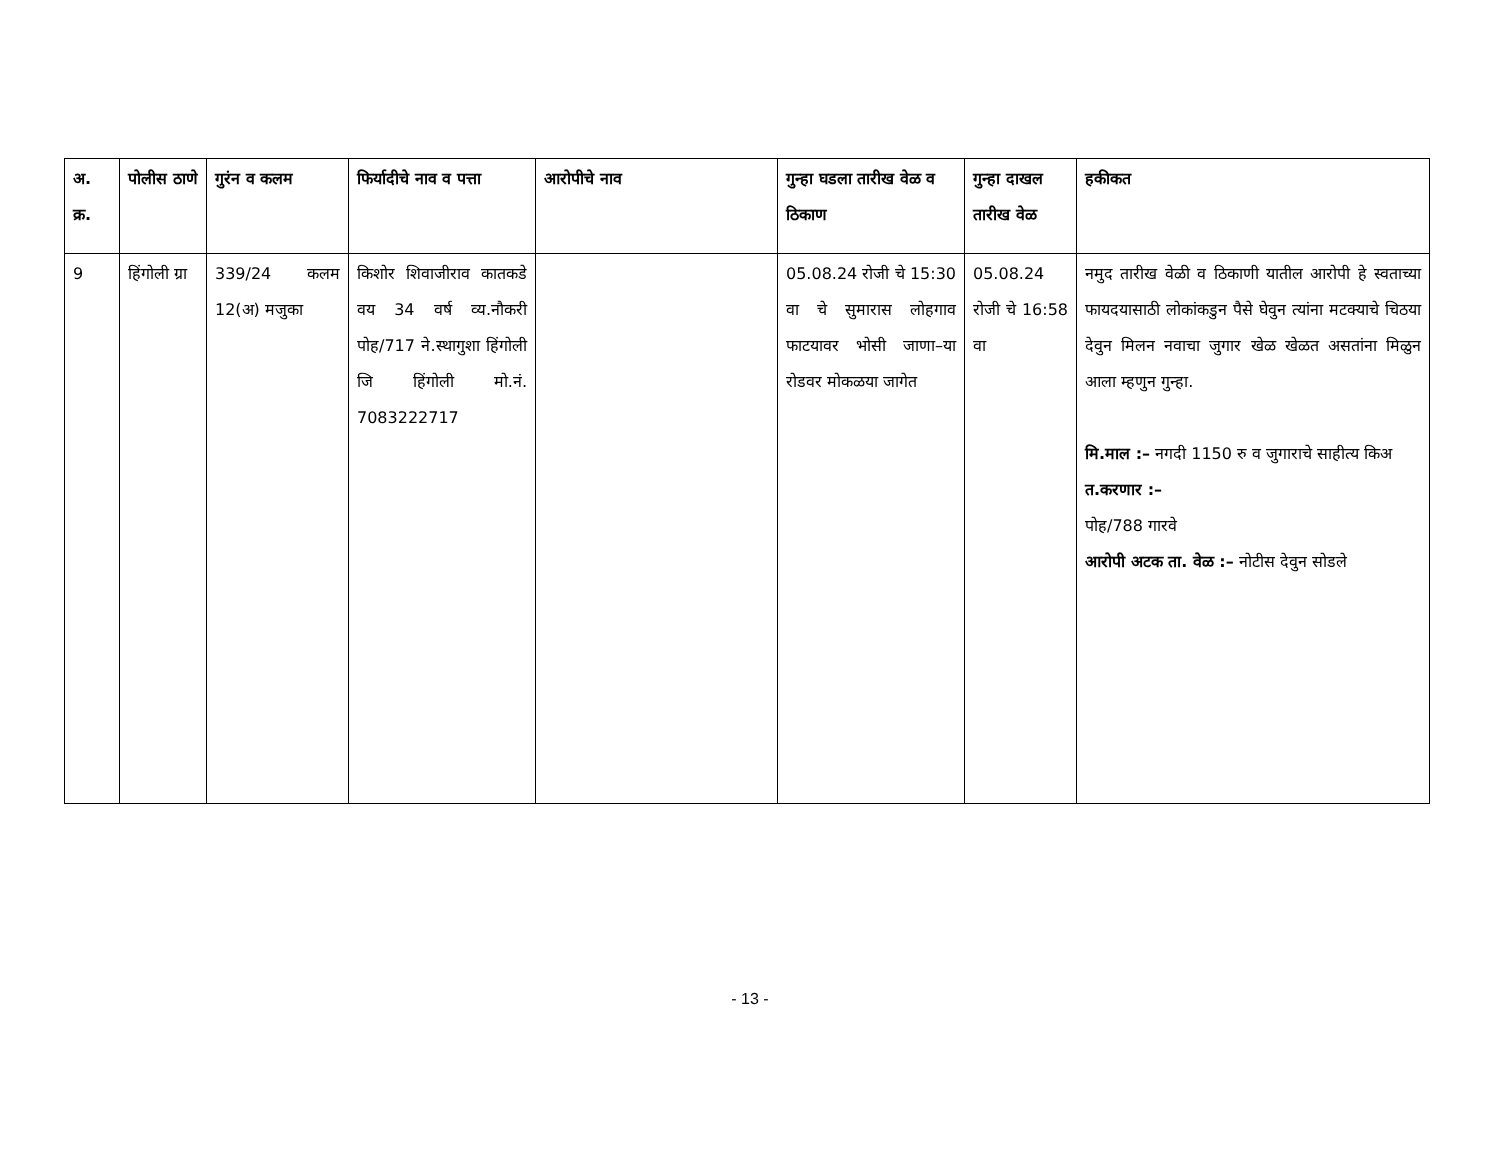| अ. क्र. | पोलीस ठाणे | गुरंन व कलम | फिर्यादीचे नाव व पत्ता | आरोपीचे नाव | गुन्हा घडला तारीख वेळ व ठिकाण | गुन्हा दाखल तारीख वेळ | हकीकत |
| --- | --- | --- | --- | --- | --- | --- | --- |
| 9 | हिंगोली ग्रा | 339/24 कलम 12(अ) मजुका | किशोर शिवाजीराव कातकडे वय 34 वर्ष व्य.नौकरी पोह/717 ने.स्थागुशा हिंगोली जि हिंगोली मो.नं. 7083222717 | | 05.08.24 रोजी चे 15:30 वा चे सुमारास लोहगाव फाटयावर भोसी जाणा–या रोडवर मोकळया जागेत | 05.08.24 रोजी चे 16:58 वा | नमुद तारीख वेळी व ठिकाणी यातील आरोपी हे स्वताच्या फायदयासाठी लोकांकडुन पैसे घेवुन त्यांना मटक्याचे चिठया देवुन मिलन नवाचा जुगार खेळ खेळत असतांना मिळुन आला म्हणुन गुन्हा. मि.माल :– नगदी 1150 रु व जुगाराचे साहीत्य किअ त.करणार :– पोह/788 गारवे आरोपी अटक ता. वेळ :– नोटीस देवुन सोडले |
- 13 -